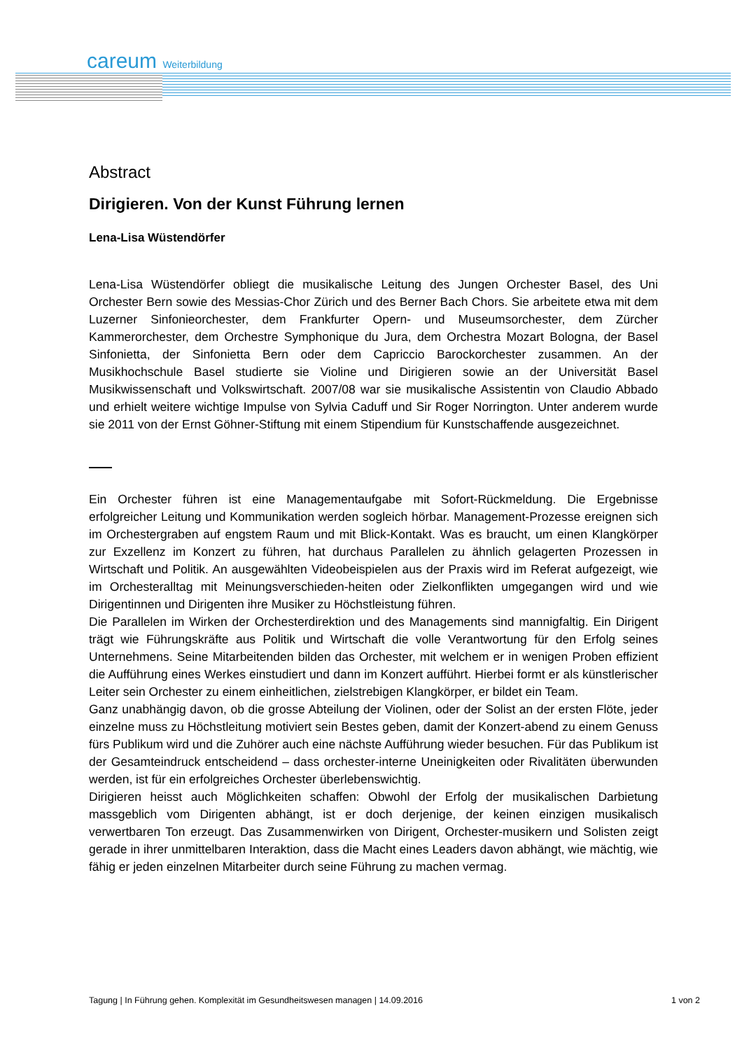careum Weiterbildung
Abstract
Dirigieren. Von der Kunst Führung lernen
Lena-Lisa Wüstendörfer
Lena-Lisa Wüstendörfer obliegt die musikalische Leitung des Jungen Orchester Basel, des Uni Orchester Bern sowie des Messias-Chor Zürich und des Berner Bach Chors. Sie arbeitete etwa mit dem Luzerner Sinfonieorchester, dem Frankfurter Opern- und Museumsorchester, dem Zürcher Kammerorchester, dem Orchestre Symphonique du Jura, dem Orchestra Mozart Bologna, der Basel Sinfonietta, der Sinfonietta Bern oder dem Capriccio Barockorchester zusammen. An der Musikhochschule Basel studierte sie Violine und Dirigieren sowie an der Universität Basel Musikwissenschaft und Volkswirtschaft. 2007/08 war sie musikalische Assistentin von Claudio Abbado und erhielt weitere wichtige Impulse von Sylvia Caduff und Sir Roger Norrington. Unter anderem wurde sie 2011 von der Ernst Göhner-Stiftung mit einem Stipendium für Kunstschaffende ausgezeichnet.
Ein Orchester führen ist eine Managementaufgabe mit Sofort-Rückmeldung. Die Ergebnisse erfolgreicher Leitung und Kommunikation werden sogleich hörbar. Management-Prozesse ereignen sich im Orchestergraben auf engstem Raum und mit Blick-Kontakt. Was es braucht, um einen Klangkörper zur Exzellenz im Konzert zu führen, hat durchaus Parallelen zu ähnlich gelagerten Prozessen in Wirtschaft und Politik. An ausgewählten Videobeispielen aus der Praxis wird im Referat aufgezeigt, wie im Orchesteralltag mit Meinungsverschieden-heiten oder Zielkonflikten umgegangen wird und wie Dirigentinnen und Dirigenten ihre Musiker zu Höchstleistung führen.
Die Parallelen im Wirken der Orchesterdirektion und des Managements sind mannigfaltig. Ein Dirigent trägt wie Führungskräfte aus Politik und Wirtschaft die volle Verantwortung für den Erfolg seines Unternehmens. Seine Mitarbeitenden bilden das Orchester, mit welchem er in wenigen Proben effizient die Aufführung eines Werkes einstudiert und dann im Konzert aufführt. Hierbei formt er als künstlerischer Leiter sein Orchester zu einem einheitlichen, zielstrebigen Klangkörper, er bildet ein Team.
Ganz unabhängig davon, ob die grosse Abteilung der Violinen, oder der Solist an der ersten Flöte, jeder einzelne muss zu Höchstleitung motiviert sein Bestes geben, damit der Konzert-abend zu einem Genuss fürs Publikum wird und die Zuhörer auch eine nächste Aufführung wieder besuchen. Für das Publikum ist der Gesamteindruck entscheidend – dass orchester-interne Uneinigkeiten oder Rivalitäten überwunden werden, ist für ein erfolgreiches Orchester überlebenswichtig.
Dirigieren heisst auch Möglichkeiten schaffen: Obwohl der Erfolg der musikalischen Darbietung massgeblich vom Dirigenten abhängt, ist er doch derjenige, der keinen einzigen musikalisch verwertbaren Ton erzeugt. Das Zusammenwirken von Dirigent, Orchester-musikern und Solisten zeigt gerade in ihrer unmittelbaren Interaktion, dass die Macht eines Leaders davon abhängt, wie mächtig, wie fähig er jeden einzelnen Mitarbeiter durch seine Führung zu machen vermag.
Tagung | In Führung gehen. Komplexität im Gesundheitswesen managen | 14.09.2016 1 von 2